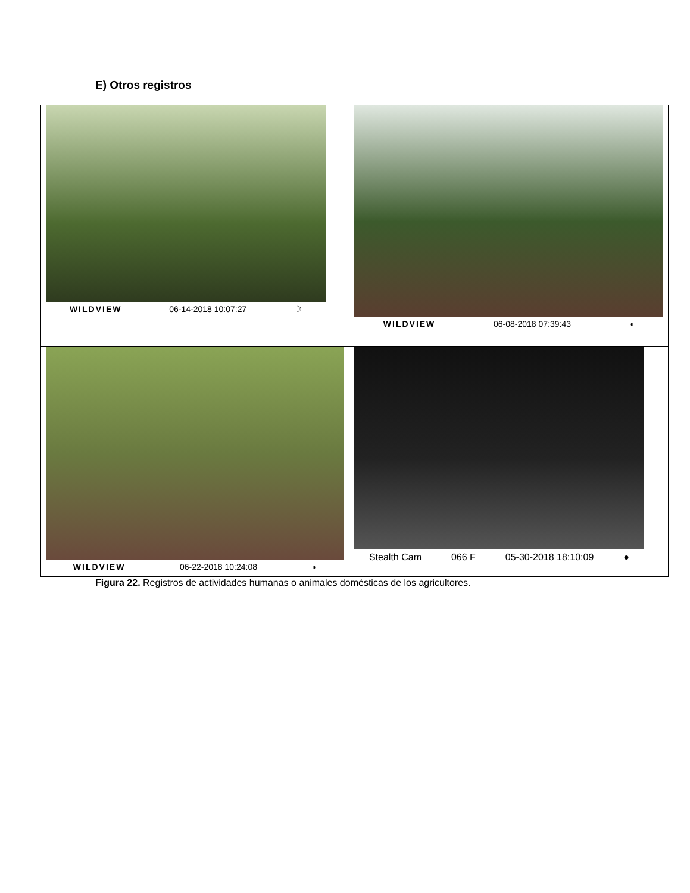E) Otros registros
| WILDVIEW 06-14-2018 10:07:27 ☽ | WILDVIEW 06-08-2018 07:39:43 ◖ |
| WILDVIEW 06-22-2018 10:24:08 ◗ | Stealth Cam 066 F 05-30-2018 18:10:09 ● |
Figura 22. Registros de actividades humanas o animales domésticas de los agricultores.